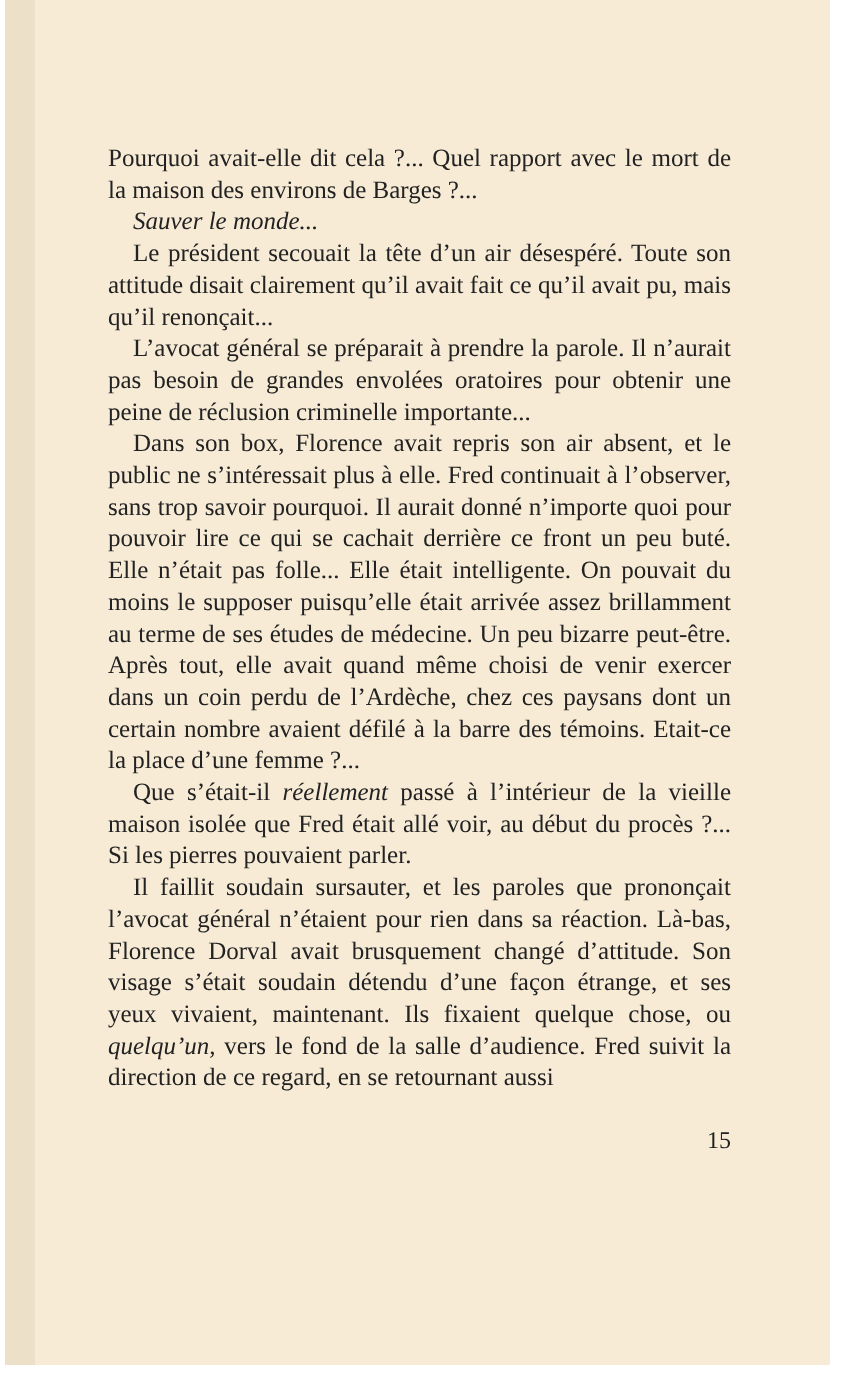Pourquoi avait-elle dit cela ?... Quel rapport avec le mort de la maison des environs de Barges ?...
Sauver le monde...
Le président secouait la tête d’un air désespéré. Toute son attitude disait clairement qu’il avait fait ce qu’il avait pu, mais qu’il renonçait...
L’avocat général se préparait à prendre la parole. Il n’aurait pas besoin de grandes envolées oratoires pour obtenir une peine de réclusion criminelle importante...
Dans son box, Florence avait repris son air absent, et le public ne s’intéressait plus à elle. Fred continuait à l’observer, sans trop savoir pourquoi. Il aurait donné n’importe quoi pour pouvoir lire ce qui se cachait derrière ce front un peu buté. Elle n’était pas folle... Elle était intelligente. On pouvait du moins le supposer puisqu’elle était arrivée assez brillamment au terme de ses études de médecine. Un peu bizarre peut-être. Après tout, elle avait quand même choisi de venir exercer dans un coin perdu de l’Ardèche, chez ces paysans dont un certain nombre avaient défilé à la barre des témoins. Etait-ce la place d’une femme ?...
Que s’était-il réellement passé à l’intérieur de la vieille maison isolée que Fred était allé voir, au début du procès ?... Si les pierres pouvaient parler.
Il faillit soudain sursauter, et les paroles que prononçait l’avocat général n’étaient pour rien dans sa réaction. Là-bas, Florence Dorval avait brusquement changé d’attitude. Son visage s’était soudain détendu d’une façon étrange, et ses yeux vivaient, maintenant. Ils fixaient quelque chose, ou quelqu’un, vers le fond de la salle d’audience. Fred suivit la direction de ce regard, en se retournant aussi
15